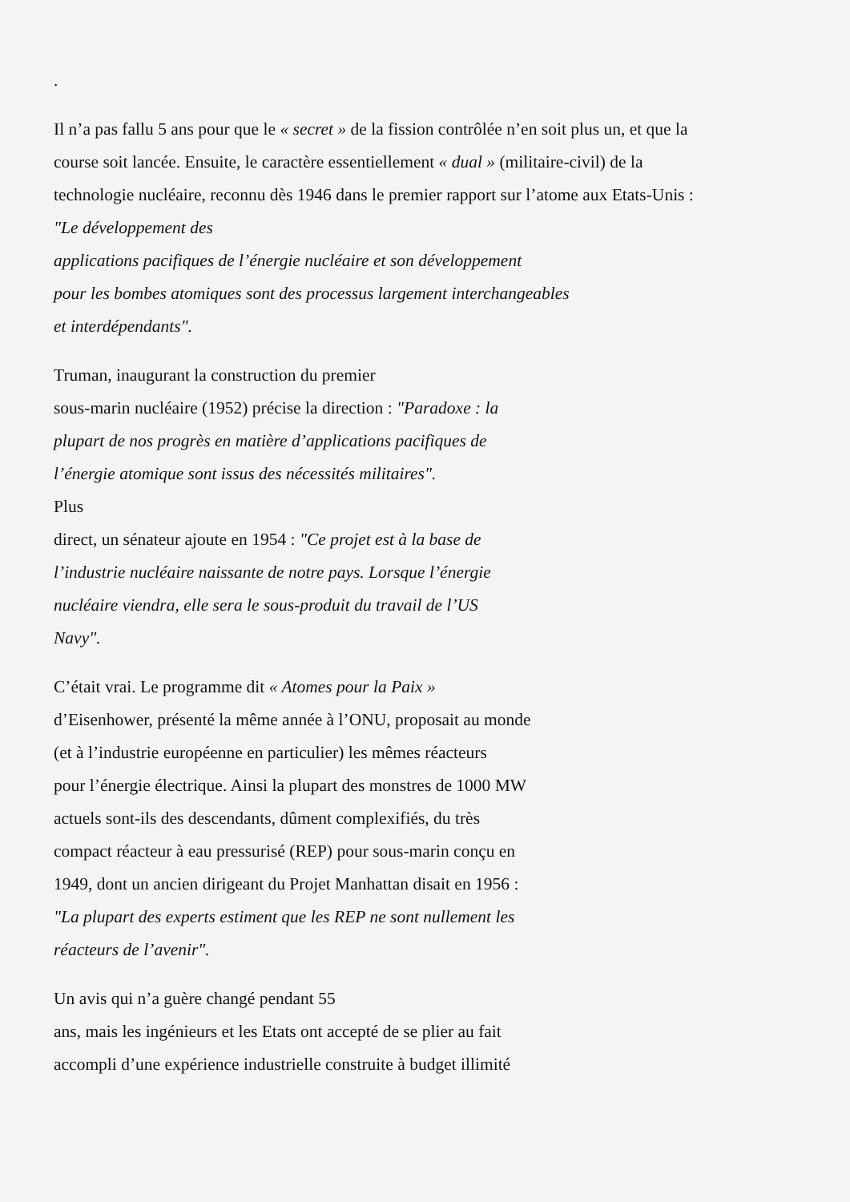.
Il n’a pas fallu 5 ans pour que le « secret » de la fission contrôlée n’en soit plus un, et que la
course soit lancée. Ensuite, le caractère essentiellement « dual » (militaire-civil) de la
technologie nucléaire, reconnu dès 1946 dans le premier rapport sur l’atome aux Etats-Unis :
"Le développement des
applications pacifiques de l’énergie nucléaire et son développement
pour les bombes atomiques sont des processus largement interchangeables
et interdépendants".
Truman, inaugurant la construction du premier
sous-marin nucléaire (1952) précise la direction : "Paradoxe : la
plupart de nos progrès en matière d’applications pacifiques de
l’énergie atomique sont issus des nécessités militaires".
Plus
direct, un sénateur ajoute en 1954 : "Ce projet est à la base de
l’industrie nucléaire naissante de notre pays. Lorsque l’énergie
nucléaire viendra, elle sera le sous-produit du travail de l’US
Navy".
C’était vrai. Le programme dit « Atomes pour la Paix »
d’Eisenhower, présenté la même année à l’ONU, proposait au monde
(et à l’industrie européenne en particulier) les mêmes réacteurs
pour l’énergie électrique. Ainsi la plupart des monstres de 1000 MW
actuels sont-ils des descendants, dûment complexifiés, du très
compact réacteur à eau pressurisé (REP) pour sous-marin conçu en
1949, dont un ancien dirigeant du Projet Manhattan disait en 1956 :
"La plupart des experts estiment que les REP ne sont nullement les
réacteurs de l’avenir".
Un avis qui n’a guère changé pendant 55
ans, mais les ingénieurs et les Etats ont accepté de se plier au fait
accompli d’une expérience industrielle construite à budget illimité